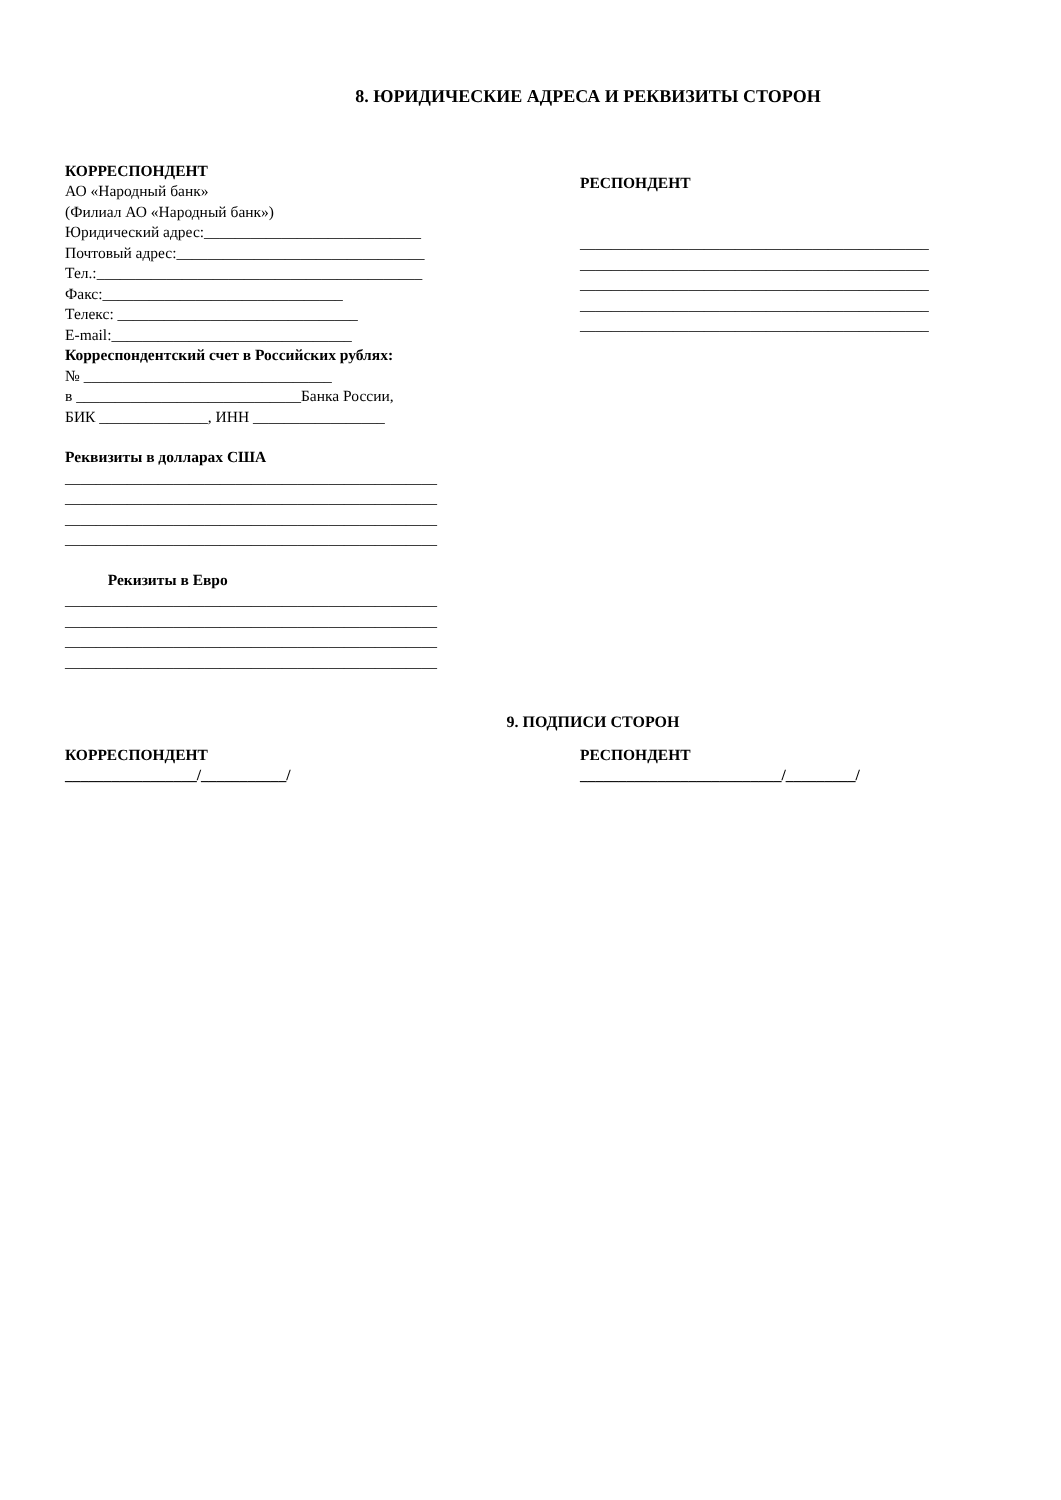8. ЮРИДИЧЕСКИЕ АДРЕСА И РЕКВИЗИТЫ СТОРОН
КОРРЕСПОНДЕНТ
АО «Народный банк»
(Филиал АО «Народный банк»)
Юридический адрес:____________________________
Почтовый адрес:________________________________
Тел.:__________________________________________
Факс:_______________________________
Телекс: _______________________________
E-mail:_______________________________
Корреспондентский счет в Российских рублях:
№ ________________________________
в _____________________________Банка России,
БИК ______________, ИНН _________________
Реквизиты в долларах США
________________________________________________
________________________________________________
________________________________________________
________________________________________________
Рекизиты в Евро
________________________________________________
________________________________________________
________________________________________________
________________________________________________
РЕСПОНДЕНТ
_____________________________________________
_____________________________________________
_____________________________________________
_____________________________________________
_____________________________________________
9. ПОДПИСИ СТОРОН
КОРРЕСПОНДЕНТ
_________________/___________/
РЕСПОНДЕНТ
__________________________/_________/